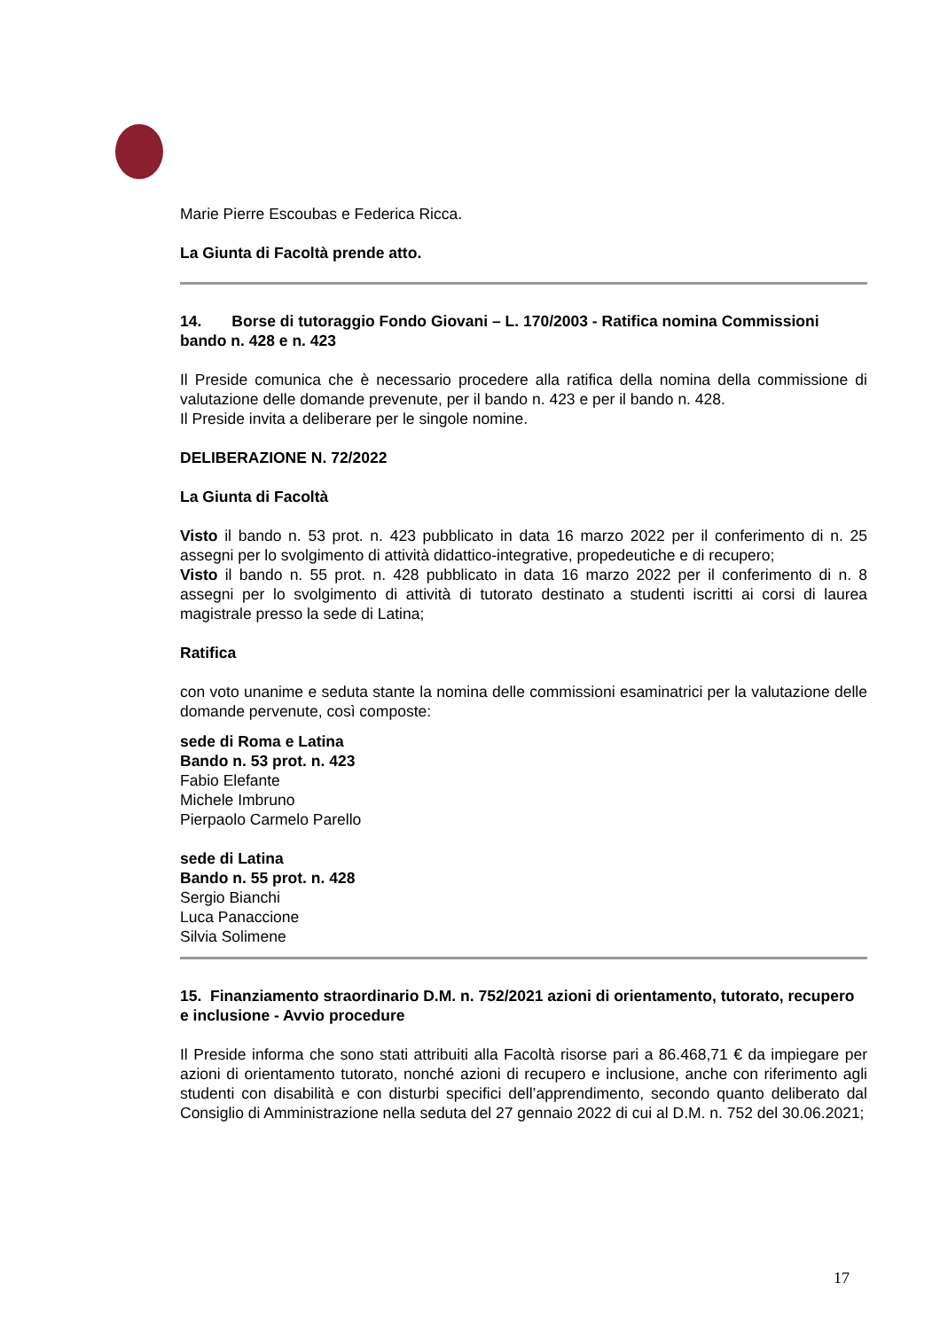Marie Pierre Escoubas e Federica Ricca.
La Giunta di Facoltà prende atto.
14. Borse di tutoraggio Fondo Giovani – L. 170/2003 - Ratifica nomina Commissioni bando n. 428 e n. 423
Il Preside comunica che è necessario procedere alla ratifica della nomina della commissione di valutazione delle domande prevenute, per il bando n. 423 e per il bando n. 428.
Il Preside invita a deliberare per le singole nomine.
DELIBERAZIONE N. 72/2022
La Giunta di Facoltà
Visto il bando n. 53 prot. n. 423 pubblicato in data 16 marzo 2022 per il conferimento di n. 25 assegni per lo svolgimento di attività didattico-integrative, propedeutiche e di recupero;
Visto il bando n. 55 prot. n. 428 pubblicato in data 16 marzo 2022 per il conferimento di n. 8 assegni per lo svolgimento di attività di tutorato destinato a studenti iscritti ai corsi di laurea magistrale presso la sede di Latina;
Ratifica
con voto unanime e seduta stante la nomina delle commissioni esaminatrici per la valutazione delle domande pervenute, così composte:
sede di Roma e Latina
Bando n. 53 prot. n. 423
Fabio Elefante
Michele Imbruno
Pierpaolo Carmelo Parello
sede di Latina
Bando n. 55 prot. n. 428
Sergio Bianchi
Luca Panaccione
Silvia Solimene
15. Finanziamento straordinario D.M. n. 752/2021 azioni di orientamento, tutorato, recupero e inclusione - Avvio procedure
Il Preside informa che sono stati attribuiti alla Facoltà risorse pari a 86.468,71 € da impiegare per azioni di orientamento tutorato, nonché azioni di recupero e inclusione, anche con riferimento agli studenti con disabilità e con disturbi specifici dell’apprendimento, secondo quanto deliberato dal Consiglio di Amministrazione nella seduta del 27 gennaio 2022 di cui al D.M. n. 752 del 30.06.2021;
17